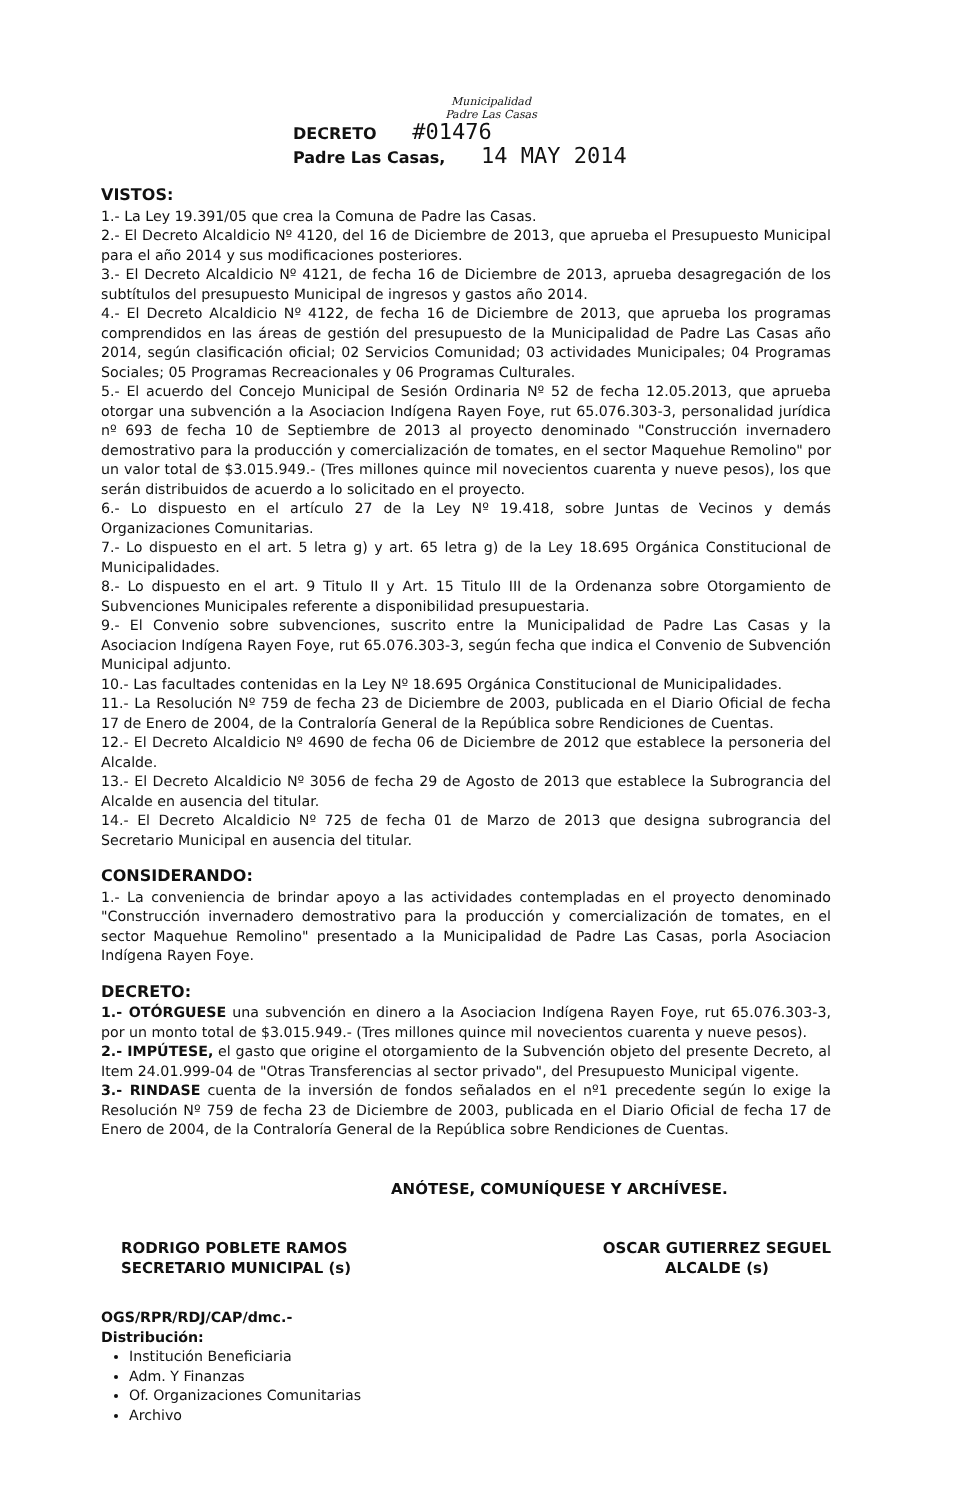Municipalidad
Padre Las Casas
DECRETO #01476
Padre Las Casas, 14 MAY 2014
VISTOS:
1.- La Ley 19.391/05 que crea la Comuna de Padre las Casas.
2.- El Decreto Alcaldicio Nº 4120, del 16 de Diciembre de 2013, que aprueba el Presupuesto Municipal para el año 2014 y sus modificaciones posteriores.
3.- El Decreto Alcaldicio Nº 4121, de fecha 16 de Diciembre de 2013, aprueba desagregación de los subtítulos del presupuesto Municipal de ingresos y gastos año 2014.
4.- El Decreto Alcaldicio Nº 4122, de fecha 16 de Diciembre de 2013, que aprueba los programas comprendidos en las áreas de gestión del presupuesto de la Municipalidad de Padre Las Casas año 2014, según clasificación oficial; 02 Servicios Comunidad; 03 actividades Municipales; 04 Programas Sociales; 05 Programas Recreacionales y 06 Programas Culturales.
5.- El acuerdo del Concejo Municipal de Sesión Ordinaria Nº 52 de fecha 12.05.2013, que aprueba otorgar una subvención a la Asociacion Indígena Rayen Foye, rut 65.076.303-3, personalidad jurídica nº 693 de fecha 10 de Septiembre de 2013 al proyecto denominado "Construcción invernadero demostrativo para la producción y comercialización de tomates, en el sector Maquehue Remolino" por un valor total de $3.015.949.- (Tres millones quince mil novecientos cuarenta y nueve pesos), los que serán distribuidos de acuerdo a lo solicitado en el proyecto.
6.- Lo dispuesto en el artículo 27 de la Ley Nº 19.418, sobre Juntas de Vecinos y demás Organizaciones Comunitarias.
7.- Lo dispuesto en el art. 5 letra g) y art. 65 letra g) de la Ley 18.695 Orgánica Constitucional de Municipalidades.
8.- Lo dispuesto en el art. 9 Titulo II y Art. 15 Titulo III de la Ordenanza sobre Otorgamiento de Subvenciones Municipales referente a disponibilidad presupuestaria.
9.- El Convenio sobre subvenciones, suscrito entre la Municipalidad de Padre Las Casas y la Asociacion Indígena Rayen Foye, rut 65.076.303-3, según fecha que indica el Convenio de Subvención Municipal adjunto.
10.- Las facultades contenidas en la Ley Nº 18.695 Orgánica Constitucional de Municipalidades.
11.- La Resolución Nº 759 de fecha 23 de Diciembre de 2003, publicada en el Diario Oficial de fecha 17 de Enero de 2004, de la Contraloría General de la República sobre Rendiciones de Cuentas.
12.- El Decreto Alcaldicio Nº 4690 de fecha 06 de Diciembre de 2012 que establece la personeria del Alcalde.
13.- El Decreto Alcaldicio Nº 3056 de fecha 29 de Agosto de 2013 que establece la Subrograncia del Alcalde en ausencia del titular.
14.- El Decreto Alcaldicio Nº 725 de fecha 01 de Marzo de 2013 que designa subrograncia del Secretario Municipal en ausencia del titular.
CONSIDERANDO:
1.- La conveniencia de brindar apoyo a las actividades contempladas en el proyecto denominado "Construcción invernadero demostrativo para la producción y comercialización de tomates, en el sector Maquehue Remolino" presentado a la Municipalidad de Padre Las Casas, porla Asociacion Indígena Rayen Foye.
DECRETO:
1.- OTÓRGUESE una subvención en dinero a la Asociacion Indígena Rayen Foye, rut 65.076.303-3, por un monto total de $3.015.949.- (Tres millones quince mil novecientos cuarenta y nueve pesos).
2.- IMPÚTESE, el gasto que origine el otorgamiento de la Subvención objeto del presente Decreto, al Item 24.01.999-04 de "Otras Transferencias al sector privado", del Presupuesto Municipal vigente.
3.- RINDASE cuenta de la inversión de fondos señalados en el nº1 precedente según lo exige la Resolución Nº 759 de fecha 23 de Diciembre de 2003, publicada en el Diario Oficial de fecha 17 de Enero de 2004, de la Contraloría General de la República sobre Rendiciones de Cuentas.
ANÓTESE, COMUNÍQUESE Y ARCHÍVESE.
RODRIGO POBLETE RAMOS
SECRETARIO MUNICIPAL (s)
OSCAR GUTIERREZ SEGUEL
ALCALDE (s)
OGS/RPR/RDJ/CAP/dmc.-
Distribución:
Institución Beneficiaria
Adm. Y Finanzas
Of. Organizaciones Comunitarias
Archivo